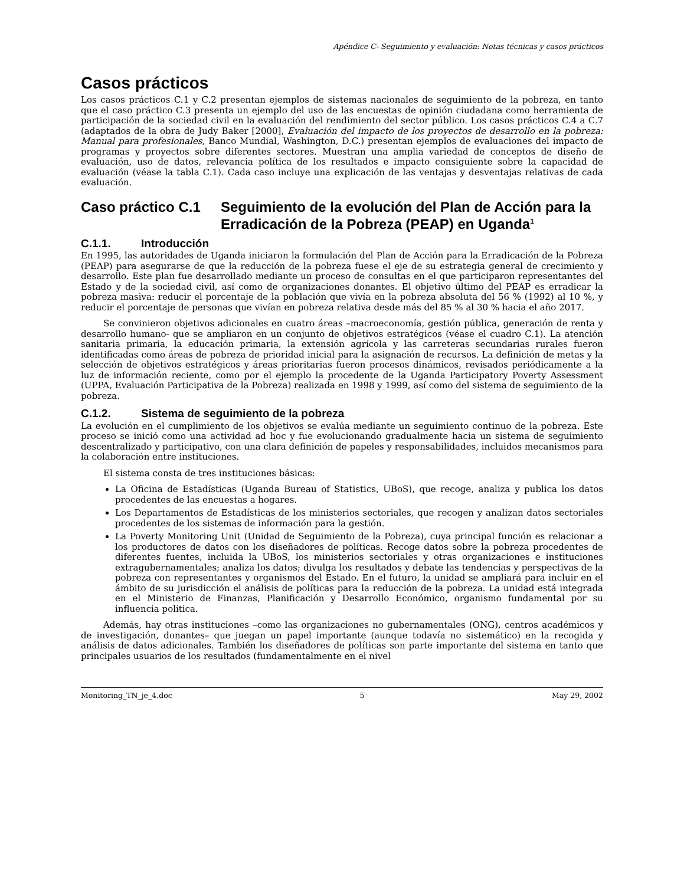Apéndice C- Seguimiento y evaluación: Notas técnicas y casos prácticos
Casos prácticos
Los casos prácticos C.1 y C.2 presentan ejemplos de sistemas nacionales de seguimiento de la pobreza, en tanto que el caso práctico C.3 presenta un ejemplo del uso de las encuestas de opinión ciudadana como herramienta de participación de la sociedad civil en la evaluación del rendimiento del sector público. Los casos prácticos C.4 a C.7 (adaptados de la obra de Judy Baker [2000], Evaluación del impacto de los proyectos de desarrollo en la pobreza: Manual para profesionales, Banco Mundial, Washington, D.C.) presentan ejemplos de evaluaciones del impacto de programas y proyectos sobre diferentes sectores. Muestran una amplia variedad de conceptos de diseño de evaluación, uso de datos, relevancia política de los resultados e impacto consiguiente sobre la capacidad de evaluación (véase la tabla C.1). Cada caso incluye una explicación de las ventajas y desventajas relativas de cada evaluación.
Caso práctico C.1 Seguimiento de la evolución del Plan de Acción para la Erradicación de la Pobreza (PEAP) en Uganda<sup>1</sup>
C.1.1. Introducción
En 1995, las autoridades de Uganda iniciaron la formulación del Plan de Acción para la Erradicación de la Pobreza (PEAP) para asegurarse de que la reducción de la pobreza fuese el eje de su estrategia general de crecimiento y desarrollo. Este plan fue desarrollado mediante un proceso de consultas en el que participaron representantes del Estado y de la sociedad civil, así como de organizaciones donantes. El objetivo último del PEAP es erradicar la pobreza masiva: reducir el porcentaje de la población que vivía en la pobreza absoluta del 56 % (1992) al 10 %, y reducir el porcentaje de personas que vivían en pobreza relativa desde más del 85 % al 30 % hacia el año 2017.
Se convinieron objetivos adicionales en cuatro áreas –macroeconomía, gestión pública, generación de renta y desarrollo humano- que se ampliaron en un conjunto de objetivos estratégicos (véase el cuadro C.1). La atención sanitaria primaria, la educación primaria, la extensión agrícola y las carreteras secundarias rurales fueron identificadas como áreas de pobreza de prioridad inicial para la asignación de recursos. La definición de metas y la selección de objetivos estratégicos y áreas prioritarias fueron procesos dinámicos, revisados periódicamente a la luz de información reciente, como por el ejemplo la procedente de la Uganda Participatory Poverty Assessment (UPPA, Evaluación Participativa de la Pobreza) realizada en 1998 y 1999, así como del sistema de seguimiento de la pobreza.
C.1.2. Sistema de seguimiento de la pobreza
La evolución en el cumplimiento de los objetivos se evalúa mediante un seguimiento continuo de la pobreza. Este proceso se inició como una actividad ad hoc y fue evolucionando gradualmente hacia un sistema de seguimiento descentralizado y participativo, con una clara definición de papeles y responsabilidades, incluidos mecanismos para la colaboración entre instituciones.
El sistema consta de tres instituciones básicas:
La Oficina de Estadísticas (Uganda Bureau of Statistics, UBoS), que recoge, analiza y publica los datos procedentes de las encuestas a hogares.
Los Departamentos de Estadísticas de los ministerios sectoriales, que recogen y analizan datos sectoriales procedentes de los sistemas de información para la gestión.
La Poverty Monitoring Unit (Unidad de Seguimiento de la Pobreza), cuya principal función es relacionar a los productores de datos con los diseñadores de políticas. Recoge datos sobre la pobreza procedentes de diferentes fuentes, incluida la UBoS, los ministerios sectoriales y otras organizaciones e instituciones extragubernamentales; analiza los datos; divulga los resultados y debate las tendencias y perspectivas de la pobreza con representantes y organismos del Estado. En el futuro, la unidad se ampliará para incluir en el ámbito de su jurisdicción el análisis de políticas para la reducción de la pobreza. La unidad está integrada en el Ministerio de Finanzas, Planificación y Desarrollo Económico, organismo fundamental por su influencia política.
Además, hay otras instituciones –como las organizaciones no gubernamentales (ONG), centros académicos y de investigación, donantes– que juegan un papel importante (aunque todavía no sistemático) en la recogida y análisis de datos adicionales. También los diseñadores de políticas son parte importante del sistema en tanto que principales usuarios de los resultados (fundamentalmente en el nivel
Monitoring_TN_je_4.doc 5 May 29, 2002